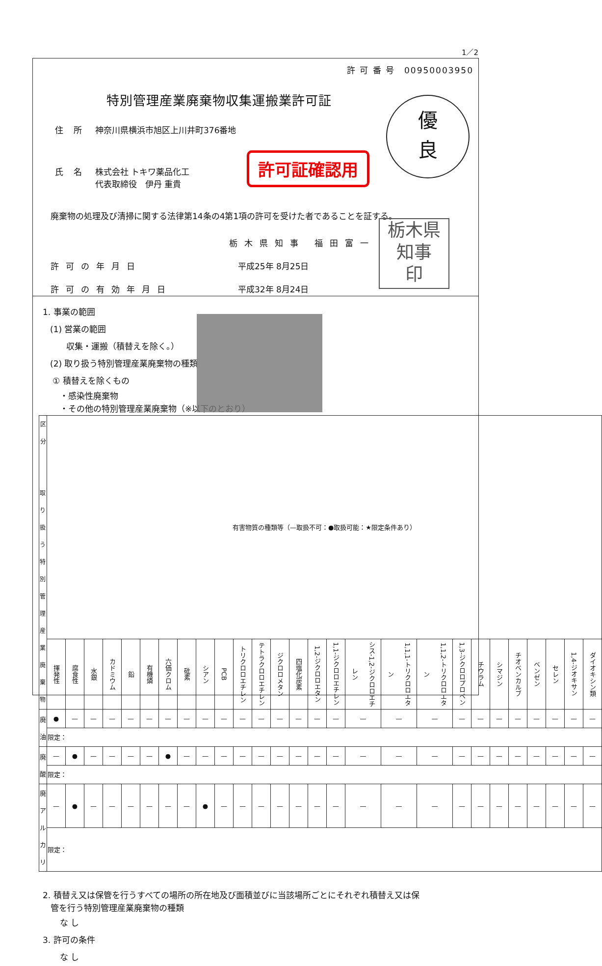1／2
許 可 番 号　00950003950
特別管理産業廃棄物収集運搬業許可証
住 所 神奈川県横浜市旭区上川井町376番地
氏 名 株式会社 トキワ薬品化工
代表取締役　伊丹 重貴
廃棄物の処理及び清掃に関する法律第14条の4第1項の許可を受けた者であることを証する。
栃木県知事 福田富一
許可の年月日 平成25年 8月25日
許可の有効年月日 平成32年 8月24日
許可証確認用
優
良
栃木県
知事
印
1. 事業の範囲
(1) 営業の範囲
収集・運搬（積替えを除く。）
(2) 取り扱う特別管理産業廃棄物の種類
① 積替えを除くもの
・感染性廃棄物
・その他の特別管理産業廃棄物（※以下のとおり）
| 区 分 取り扱う 特別管理 産業廃棄物 | 有害物質の種類等（—取扱不可：●取扱可能：★限定条件あり） | | | | | | | | | | | | | | | | | | | | | | | | | | |
| --- | --- | --- | --- | --- | --- | --- | --- | --- | --- | --- | --- | --- | --- | --- | --- | --- | --- | --- | --- | --- | --- | --- | --- | --- | --- | --- | --- |
| | 揮発性 | 腐食性 | 水銀 | カドミウム | 鉛 | 有機燐 | 六価クロム | 砒素 | シアン | PCB | トリクロロエチレン | テトラクロロエチレン | ジクロロメタン | 四塩化炭素 | 1,2-ジクロロエタン | 1,1-ジクロロエチレン | シス-1,2-ジクロロエチレン | 1,1,1-トリクロロエタン | 1,1,2-トリクロロエタン | 1,3-ジクロロプロペン | チウラム | シマジン | チオベンカルブ | ベンゼン | セレン | 1,4-ジオキサン | ダイオキシン類 |
| 廃油 | ● | — | — | — | — | — | — | — | — | — | — | — | — | — | — | — | — | — | — | — | — | — | — | — | — | — | — |
| | 限定： | | | | | | | | | | | | | | | | | | | | | | | | | | |
| 廃酸 | — | ● | — | — | — | — | ● | — | — | — | — | — | — | — | — | — | — | — | — | — | — | — | — | — | — | — | — |
| | 限定： | | | | | | | | | | | | | | | | | | | | | | | | | | |
| 廃アルカリ | — | ● | — | — | — | — | — | — | ● | — | — | — | — | — | — | — | — | — | — | — | — | — | — | — | — | — | — |
| | 限定： | | | | | | | | | | | | | | | | | | | | | | | | | | |
2. 積替え又は保管を行うすべての場所の所在地及び面積並びに当該場所ごとにそれぞれ積替え又は保
管を行う特別管理産業廃棄物の種類
な し
3. 許可の条件
な し